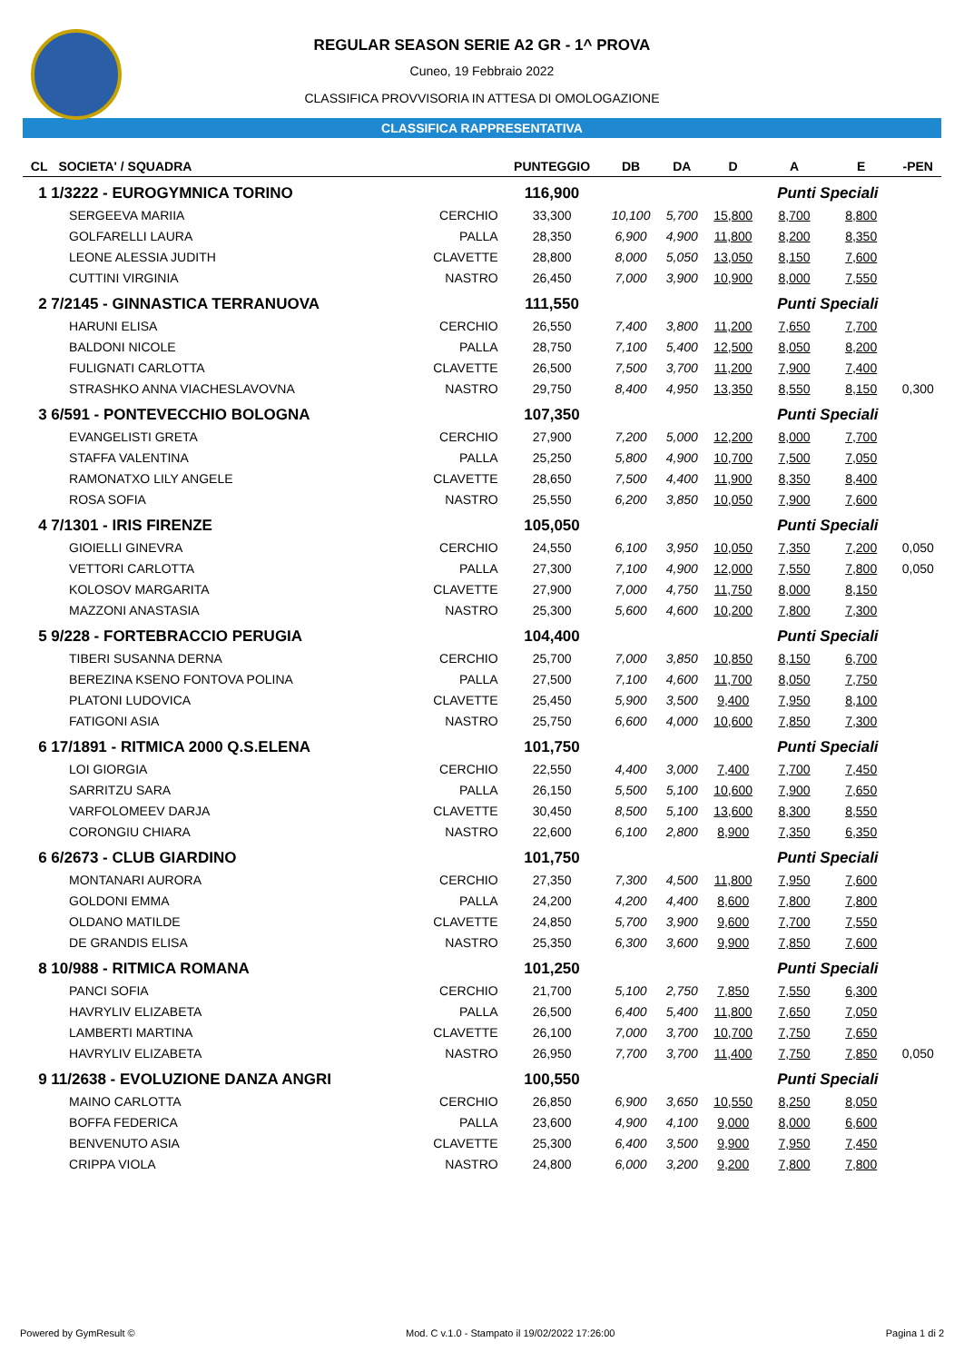REGULAR SEASON SERIE A2 GR - 1^ PROVA
Cuneo, 19 Febbraio 2022
CLASSIFICA PROVVISORIA IN ATTESA DI OMOLOGAZIONE
CLASSIFICA RAPPRESENTATIVA
| CL | SOCIETA' / SQUADRA | | PUNTEGGIO | DB | DA | D | A | E | -PEN |
| --- | --- | --- | --- | --- | --- | --- | --- | --- | --- |
| 1 1/3222 - EUROGYMNICA TORINO | | | 116,900 | | | | Punti Speciali | | |
| | SERGEEVA MARIIA | CERCHIO | 33,300 | 10,100 | 5,700 | 15,800 | 8,700 | 8,800 | |
| | GOLFARELLI LAURA | PALLA | 28,350 | 6,900 | 4,900 | 11,800 | 8,200 | 8,350 | |
| | LEONE ALESSIA JUDITH | CLAVETTE | 28,800 | 8,000 | 5,050 | 13,050 | 8,150 | 7,600 | |
| | CUTTINI VIRGINIA | NASTRO | 26,450 | 7,000 | 3,900 | 10,900 | 8,000 | 7,550 | |
| 2 7/2145 - GINNASTICA TERRANUOVA | | | 111,550 | | | | Punti Speciali | | |
| | HARUNI ELISA | CERCHIO | 26,550 | 7,400 | 3,800 | 11,200 | 7,650 | 7,700 | |
| | BALDONI NICOLE | PALLA | 28,750 | 7,100 | 5,400 | 12,500 | 8,050 | 8,200 | |
| | FULIGNATI CARLOTTA | CLAVETTE | 26,500 | 7,500 | 3,700 | 11,200 | 7,900 | 7,400 | |
| | STRASHKO ANNA VIACHESLAVOVNA | NASTRO | 29,750 | 8,400 | 4,950 | 13,350 | 8,550 | 8,150 | 0,300 |
| 3 6/591 - PONTEVECCHIO BOLOGNA | | | 107,350 | | | | Punti Speciali | | |
| | EVANGELISTI GRETA | CERCHIO | 27,900 | 7,200 | 5,000 | 12,200 | 8,000 | 7,700 | |
| | STAFFA VALENTINA | PALLA | 25,250 | 5,800 | 4,900 | 10,700 | 7,500 | 7,050 | |
| | RAMONATXO LILY ANGELE | CLAVETTE | 28,650 | 7,500 | 4,400 | 11,900 | 8,350 | 8,400 | |
| | ROSA SOFIA | NASTRO | 25,550 | 6,200 | 3,850 | 10,050 | 7,900 | 7,600 | |
| 4 7/1301 - IRIS FIRENZE | | | 105,050 | | | | Punti Speciali | | |
| | GIOIELLI GINEVRA | CERCHIO | 24,550 | 6,100 | 3,950 | 10,050 | 7,350 | 7,200 | 0,050 |
| | VETTORI CARLOTTA | PALLA | 27,300 | 7,100 | 4,900 | 12,000 | 7,550 | 7,800 | 0,050 |
| | KOLOSOV MARGARITA | CLAVETTE | 27,900 | 7,000 | 4,750 | 11,750 | 8,000 | 8,150 | |
| | MAZZONI ANASTASIA | NASTRO | 25,300 | 5,600 | 4,600 | 10,200 | 7,800 | 7,300 | |
| 5 9/228 - FORTEBRACCIO PERUGIA | | | 104,400 | | | | Punti Speciali | | |
| | TIBERI SUSANNA DERNA | CERCHIO | 25,700 | 7,000 | 3,850 | 10,850 | 8,150 | 6,700 | |
| | BEREZINA KSENO FONTOVA POLINA | PALLA | 27,500 | 7,100 | 4,600 | 11,700 | 8,050 | 7,750 | |
| | PLATONI LUDOVICA | CLAVETTE | 25,450 | 5,900 | 3,500 | 9,400 | 7,950 | 8,100 | |
| | FATIGONI ASIA | NASTRO | 25,750 | 6,600 | 4,000 | 10,600 | 7,850 | 7,300 | |
| 6 17/1891 - RITMICA 2000 Q.S.ELENA | | | 101,750 | | | | Punti Speciali | | |
| | LOI GIORGIA | CERCHIO | 22,550 | 4,400 | 3,000 | 7,400 | 7,700 | 7,450 | |
| | SARRITZU SARA | PALLA | 26,150 | 5,500 | 5,100 | 10,600 | 7,900 | 7,650 | |
| | VARFOLOMEEV DARJA | CLAVETTE | 30,450 | 8,500 | 5,100 | 13,600 | 8,300 | 8,550 | |
| | CORONGIU CHIARA | NASTRO | 22,600 | 6,100 | 2,800 | 8,900 | 7,350 | 6,350 | |
| 6 6/2673 - CLUB GIARDINO | | | 101,750 | | | | Punti Speciali | | |
| | MONTANARI AURORA | CERCHIO | 27,350 | 7,300 | 4,500 | 11,800 | 7,950 | 7,600 | |
| | GOLDONI EMMA | PALLA | 24,200 | 4,200 | 4,400 | 8,600 | 7,800 | 7,800 | |
| | OLDANO MATILDE | CLAVETTE | 24,850 | 5,700 | 3,900 | 9,600 | 7,700 | 7,550 | |
| | DE GRANDIS ELISA | NASTRO | 25,350 | 6,300 | 3,600 | 9,900 | 7,850 | 7,600 | |
| 8 10/988 - RITMICA ROMANA | | | 101,250 | | | | Punti Speciali | | |
| | PANCI SOFIA | CERCHIO | 21,700 | 5,100 | 2,750 | 7,850 | 7,550 | 6,300 | |
| | HAVRYLIV ELIZABETA | PALLA | 26,500 | 6,400 | 5,400 | 11,800 | 7,650 | 7,050 | |
| | LAMBERTI MARTINA | CLAVETTE | 26,100 | 7,000 | 3,700 | 10,700 | 7,750 | 7,650 | |
| | HAVRYLIV ELIZABETA | NASTRO | 26,950 | 7,700 | 3,700 | 11,400 | 7,750 | 7,850 | 0,050 |
| 9 11/2638 - EVOLUZIONE DANZA ANGRI | | | 100,550 | | | | Punti Speciali | | |
| | MAINO CARLOTTA | CERCHIO | 26,850 | 6,900 | 3,650 | 10,550 | 8,250 | 8,050 | |
| | BOFFA FEDERICA | PALLA | 23,600 | 4,900 | 4,100 | 9,000 | 8,000 | 6,600 | |
| | BENVENUTO ASIA | CLAVETTE | 25,300 | 6,400 | 3,500 | 9,900 | 7,950 | 7,450 | |
| | CRIPPA VIOLA | NASTRO | 24,800 | 6,000 | 3,200 | 9,200 | 7,800 | 7,800 | |
Powered by GymResult © Mod. C v.1.0 - Stampato il 19/02/2022 17:26:00 Pagina 1 di 2